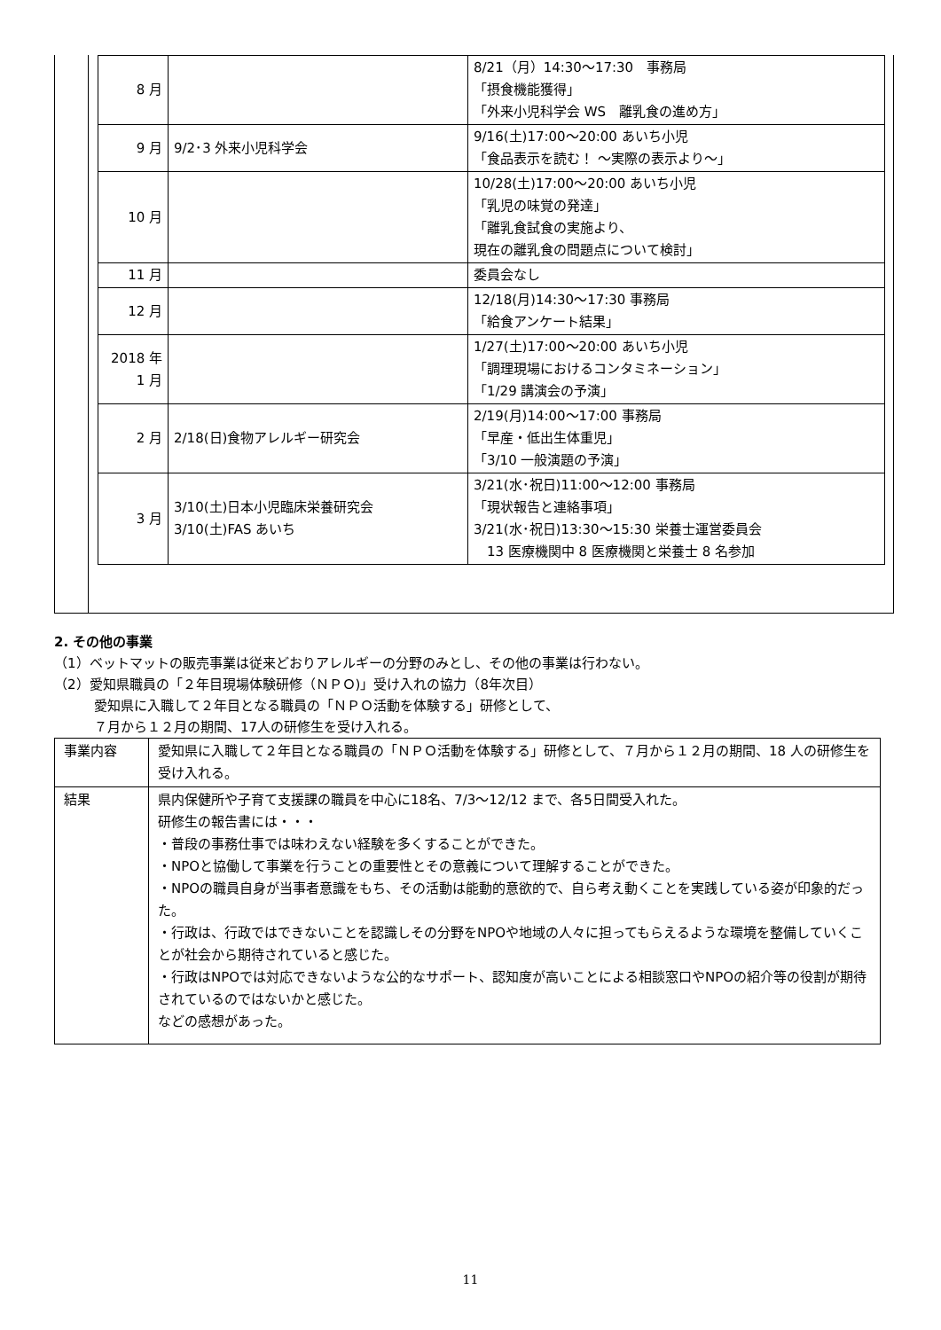| 8 月 | | 8/21（月）14:30〜17:30 事務局 「摂食機能獲得」 「外来小児科学会 WS 離乳食の進め方」 |
| 9 月 | 9/2･3 外来小児科学会 | 9/16(土)17:00〜20:00 あいち小児 「食品表示を読む！ 〜実際の表示より〜」 |
| 10 月 | | 10/28(土)17:00〜20:00 あいち小児 「乳児の味覚の発達」 「離乳食試食の実施より、 現在の離乳食の問題点について検討」 |
| 11 月 | | 委員会なし |
| 12 月 | | 12/18(月)14:30〜17:30 事務局 「給食アンケート結果」 |
| 2018 年 1 月 | | 1/27(土)17:00〜20:00 あいち小児 「調理現場におけるコンタミネーション」 「1/29 講演会の予演」 |
| 2 月 | 2/18(日)食物アレルギー研究会 | 2/19(月)14:00〜17:00 事務局 「早産・低出生体重児」 「3/10 一般演題の予演」 |
| 3 月 | 3/10(土)日本小児臨床栄養研究会 3/10(土)FAS あいち | 3/21(水･祝日)11:00〜12:00 事務局 「現状報告と連絡事項」 3/21(水･祝日)13:30〜15:30 栄養士運営委員会 13 医療機関中 8 医療機関と栄養士 8 名参加 |
2. その他の事業
（1）ベットマットの販売事業は従来どおりアレルギーの分野のみとし、その他の事業は行わない。
（2）愛知県職員の「２年目現場体験研修（ＮＰＯ)」受け入れの協力（8年次目）
愛知県に入職して２年目となる職員の「ＮＰＯ活動を体験する」研修として、
７月から１２月の期間、17人の研修生を受け入れる。
| 事業内容 | 愛知県に入職して２年目となる職員の「ＮＰＯ活動を体験する」研修として、７月から１２月の期間、18 人の研修生を受け入れる。 |
| 結果 | 県内保健所や子育て支援課の職員を中心に18名、7/3〜12/12 まで、各5日間受入れた。 研修生の報告書には・・・ ・普段の事務仕事では味わえない経験を多くすることができた。 ・NPOと協働して事業を行うことの重要性とその意義について理解することができた。 ・NPOの職員自身が当事者意識をもち、その活動は能動的意欲的で、自ら考え動くことを実践している姿が印象的だった。 ・行政は、行政ではできないことを認識しその分野をNPOや地域の人々に担ってもらえるような環境を整備していくことが社会から期待されていると感じた。 ・行政はNPOでは対応できないような公的なサポート、認知度が高いことによる相談窓口やNPOの紹介等の役割が期待されているのではないかと感じた。 などの感想があった。 |
11